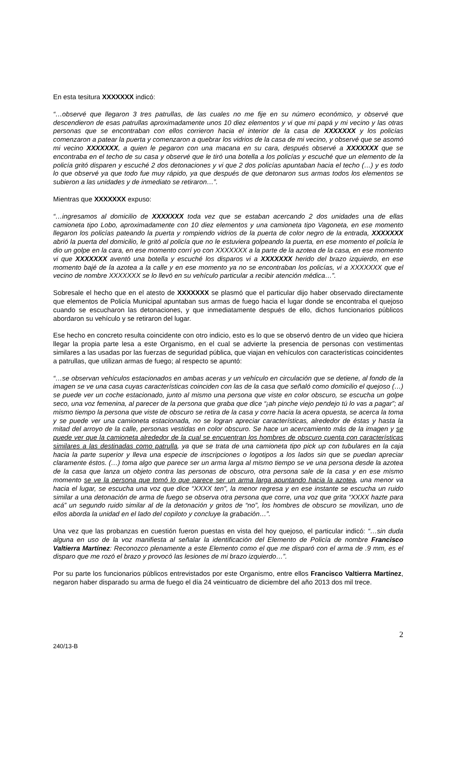En esta tesitura XXXXXXX indicó:
“…observé que llegaron 3 tres patrullas, de las cuales no me fije en su número económico, y observé que descendieron de esas patrullas aproximadamente unos 10 diez elementos y vi que mi papá y mi vecino y las otras personas que se encontraban con ellos corrieron hacia el interior de la casa de XXXXXXX y los policías comenzaron a patear la puerta y comenzaron a quebrar los vidrios de la casa de mi vecino, y observé que se asomó mi vecino XXXXXXX, a quien le pegaron con una macana en su cara, después observé a XXXXXXX que se encontraba en el techo de su casa y observé que le tiró una botella a los policías y escuché que un elemento de la policía gritó disparen y escuché 2 dos detonaciones y vi que 2 dos policías apuntaban hacia el techo (…) y es todo lo que observé ya que todo fue muy rápido, ya que después de que detonaron sus armas todos los elementos se subieron a las unidades y de inmediato se retiraron…”.
Mientras que XXXXXXX expuso:
“…ingresamos al domicilio de XXXXXXX toda vez que se estaban acercando 2 dos unidades una de ellas camioneta tipo Lobo, aproximadamente con 10 diez elementos y una camioneta tipo Vagoneta, en ese momento llegaron los policías pateando la puerta y rompiendo vidrios de la puerta de color negro de la entrada, XXXXXXX abrió la puerta del domicilio, le gritó al policía que no le estuviera golpeando la puerta, en ese momento el policía le dio un golpe en la cara, en ese momento corrí yo con XXXXXXX a la parte de la azotea de la casa, en ese momento vi que XXXXXXX aventó una botella y escuché los disparos vi a XXXXXXX herido del brazo izquierdo, en ese momento bajé de la azotea a la calle y en ese momento ya no se encontraban los policías, vi a XXXXXXX que el vecino de nombre XXXXXXX se lo llevó en su vehículo particular a recibir atención médica…”.
Sobresale el hecho que en el atesto de XXXXXXX se plasmó que el particular dijo haber observado directamente que elementos de Policía Municipal apuntaban sus armas de fuego hacia el lugar donde se encontraba el quejoso cuando se escucharon las detonaciones, y que inmediatamente después de ello, dichos funcionarios públicos abordaron su vehículo y se retiraron del lugar.
Ese hecho en concreto resulta coincidente con otro indicio, esto es lo que se observó dentro de un video que hiciera llegar la propia parte lesa a este Organismo, en el cual se advierte la presencia de personas con vestimentas similares a las usadas por las fuerzas de seguridad pública, que viajan en vehículos con características coincidentes a patrullas, que utilizan armas de fuego; al respecto se apuntó:
“…se observan vehículos estacionados en ambas aceras y un vehículo en circulación que se detiene, al fondo de la imagen se ve una casa cuyas características coinciden con las de la casa que señaló como domicilio el quejoso (…) se puede ver un coche estacionado, junto al mismo una persona que viste en color obscuro, se escucha un golpe seco, una voz femenina, al parecer de la persona que graba que dice “¡ah pinche viejo pendejo tú lo vas a pagar”; al mismo tiempo la persona que viste de obscuro se retira de la casa y corre hacia la acera opuesta, se acerca la toma y se puede ver una camioneta estacionada, no se logran apreciar características, alrededor de éstas y hasta la mitad del arroyo de la calle, personas vestidas en color obscuro. Se hace un acercamiento más de la imagen y se puede ver que la camioneta alrededor de la cual se encuentran los hombres de obscuro cuenta con características similares a las destinadas como patrulla, ya que se trata de una camioneta tipo pick up con tubulares en la caja hacia la parte superior y lleva una especie de inscripciones o logotipos a los lados sin que se puedan apreciar claramente éstos. (…) toma algo que parece ser un arma larga al mismo tiempo se ve una persona desde la azotea de la casa que lanza un objeto contra las personas de obscuro, otra persona sale de la casa y en ese mismo momento se ve la persona que tomó lo que parece ser un arma larga apuntando hacia la azotea, una menor va hacia el lugar, se escucha una voz que dice “XXXX ten”, la menor regresa y en ese instante se escucha un ruido similar a una detonación de arma de fuego se observa otra persona que corre, una voz que grita “XXXX hazte para acá” un segundo ruido similar al de la detonación y gritos de “no”, los hombres de obscuro se movilizan, uno de ellos aborda la unidad en el lado del copiloto y concluye la grabación…”.
Una vez que las probanzas en cuestión fueron puestas en vista del hoy quejoso, el particular indicó: “…sin duda alguna en uso de la voz manifiesta al señalar la identificación del Elemento de Policía de nombre Francisco Valtierra Martínez: Reconozco plenamente a este Elemento como el que me disparó con el arma de .9 mm, es el disparo que me rozó el brazo y provocó las lesiones de mi brazo izquierdo…”.
Por su parte los funcionarios públicos entrevistados por este Organismo, entre ellos Francisco Valtierra Martínez, negaron haber disparado su arma de fuego el día 24 veinticuatro de diciembre del año 2013 dos mil trece.
2
240/13-B